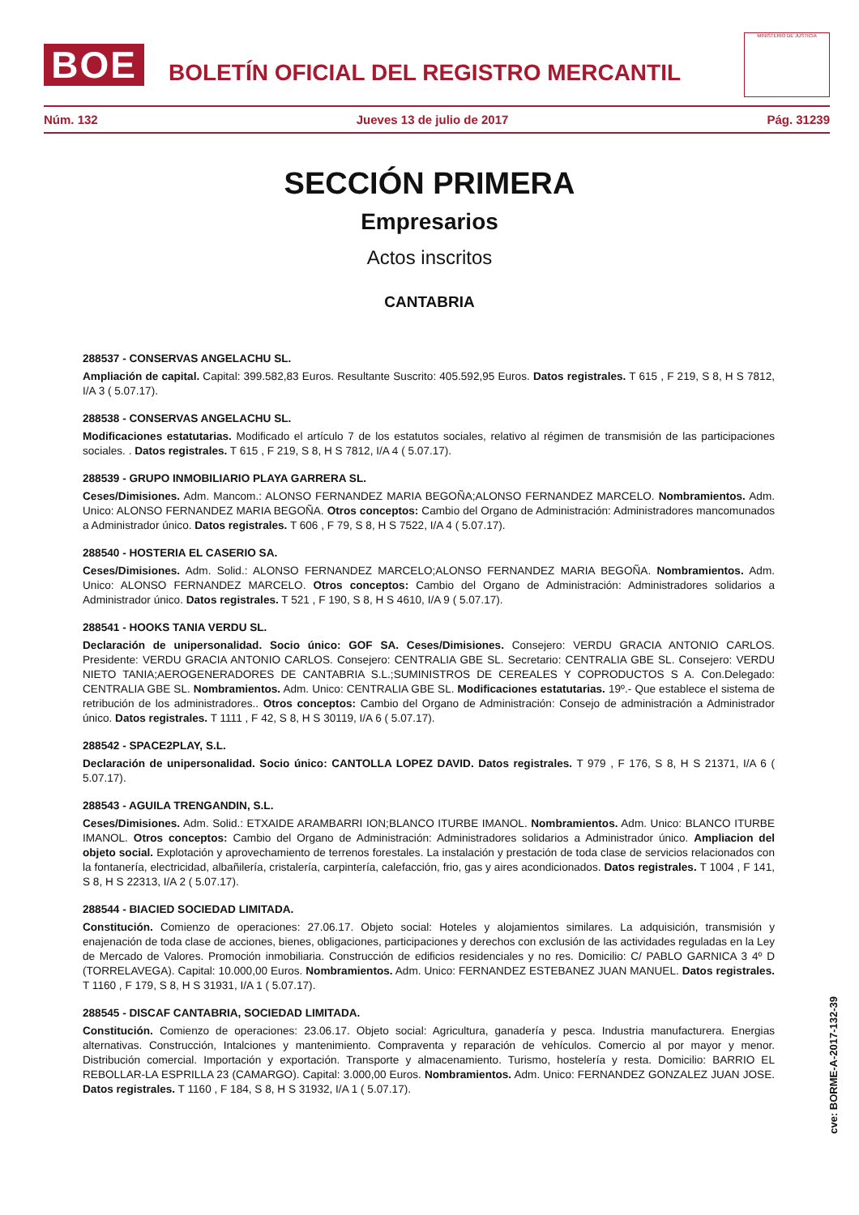BOE
BOLETÍN OFICIAL DEL REGISTRO MERCANTIL
MINISTERIO DE JUSTICIA
Núm. 132 Jueves 13 de julio de 2017 Pág. 31239
SECCIÓN PRIMERA
Empresarios
Actos inscritos
CANTABRIA
288537 - CONSERVAS ANGELACHU SL.
Ampliación de capital. Capital: 399.582,83 Euros. Resultante Suscrito: 405.592,95 Euros. Datos registrales. T 615 , F 219, S 8, H S 7812, I/A 3 ( 5.07.17).
288538 - CONSERVAS ANGELACHU SL.
Modificaciones estatutarias. Modificado el artículo 7 de los estatutos sociales, relativo al régimen de transmisión de las participaciones sociales. . Datos registrales. T 615 , F 219, S 8, H S 7812, I/A 4 ( 5.07.17).
288539 - GRUPO INMOBILIARIO PLAYA GARRERA SL.
Ceses/Dimisiones. Adm. Mancom.: ALONSO FERNANDEZ MARIA BEGOÑA;ALONSO FERNANDEZ MARCELO. Nombramientos. Adm. Unico: ALONSO FERNANDEZ MARIA BEGOÑA. Otros conceptos: Cambio del Organo de Administración: Administradores mancomunados a Administrador único. Datos registrales. T 606 , F 79, S 8, H S 7522, I/A 4 ( 5.07.17).
288540 - HOSTERIA EL CASERIO SA.
Ceses/Dimisiones. Adm. Solid.: ALONSO FERNANDEZ MARCELO;ALONSO FERNANDEZ MARIA BEGOÑA. Nombramientos. Adm. Unico: ALONSO FERNANDEZ MARCELO. Otros conceptos: Cambio del Organo de Administración: Administradores solidarios a Administrador único. Datos registrales. T 521 , F 190, S 8, H S 4610, I/A 9 ( 5.07.17).
288541 - HOOKS TANIA VERDU SL.
Declaración de unipersonalidad. Socio único: GOF SA. Ceses/Dimisiones. Consejero: VERDU GRACIA ANTONIO CARLOS. Presidente: VERDU GRACIA ANTONIO CARLOS. Consejero: CENTRALIA GBE SL. Secretario: CENTRALIA GBE SL. Consejero: VERDU NIETO TANIA;AEROGENERADORES DE CANTABRIA S.L.;SUMINISTROS DE CEREALES Y COPRODUCTOS S A. Con.Delegado: CENTRALIA GBE SL. Nombramientos. Adm. Unico: CENTRALIA GBE SL. Modificaciones estatutarias. 19º.- Que establece el sistema de retribución de los administradores.. Otros conceptos: Cambio del Organo de Administración: Consejo de administración a Administrador único. Datos registrales. T 1111 , F 42, S 8, H S 30119, I/A 6 ( 5.07.17).
288542 - SPACE2PLAY, S.L.
Declaración de unipersonalidad. Socio único: CANTOLLA LOPEZ DAVID. Datos registrales. T 979 , F 176, S 8, H S 21371, I/A 6 ( 5.07.17).
288543 - AGUILA TRENGANDIN, S.L.
Ceses/Dimisiones. Adm. Solid.: ETXAIDE ARAMBARRI ION;BLANCO ITURBE IMANOL. Nombramientos. Adm. Unico: BLANCO ITURBE IMANOL. Otros conceptos: Cambio del Organo de Administración: Administradores solidarios a Administrador único. Ampliacion del objeto social. Explotación y aprovechamiento de terrenos forestales. La instalación y prestación de toda clase de servicios relacionados con la fontanería, electricidad, albañilería, cristalería, carpintería, calefacción, frio, gas y aires acondicionados. Datos registrales. T 1004 , F 141, S 8, H S 22313, I/A 2 ( 5.07.17).
288544 - BIACIED SOCIEDAD LIMITADA.
Constitución. Comienzo de operaciones: 27.06.17. Objeto social: Hoteles y alojamientos similares. La adquisición, transmisión y enajenación de toda clase de acciones, bienes, obligaciones, participaciones y derechos con exclusión de las actividades reguladas en la Ley de Mercado de Valores. Promoción inmobiliaria. Construcción de edificios residenciales y no res. Domicilio: C/ PABLO GARNICA 3 4º D (TORRELAVEGA). Capital: 10.000,00 Euros. Nombramientos. Adm. Unico: FERNANDEZ ESTEBANEZ JUAN MANUEL. Datos registrales. T 1160 , F 179, S 8, H S 31931, I/A 1 ( 5.07.17).
288545 - DISCAF CANTABRIA, SOCIEDAD LIMITADA.
Constitución. Comienzo de operaciones: 23.06.17. Objeto social: Agricultura, ganadería y pesca. Industria manufacturera. Energias alternativas. Construcción, Intalciones y mantenimiento. Compraventa y reparación de vehículos. Comercio al por mayor y menor. Distribución comercial. Importación y exportación. Transporte y almacenamiento. Turismo, hostelería y resta. Domicilio: BARRIO EL REBOLLAR-LA ESPRILLA 23 (CAMARGO). Capital: 3.000,00 Euros. Nombramientos. Adm. Unico: FERNANDEZ GONZALEZ JUAN JOSE. Datos registrales. T 1160 , F 184, S 8, H S 31932, I/A 1 ( 5.07.17).
cve: BORME-A-2017-132-39